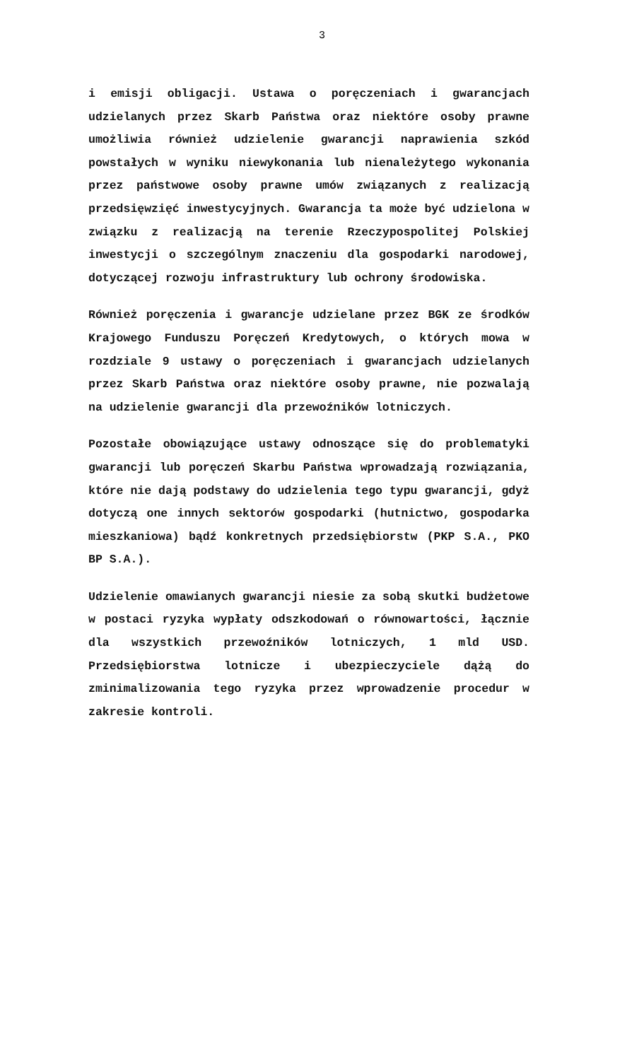3
i emisji obligacji. Ustawa o poręczeniach i gwarancjach udzielanych przez Skarb Państwa oraz niektóre osoby prawne umożliwia również udzielenie gwarancji naprawienia szkód powstałych w wyniku niewykonania lub nienależytego wykonania przez państwowe osoby prawne umów związanych z realizacją przedsięwzięć inwestycyjnych. Gwarancja ta może być udzielona w związku z realizacją na terenie Rzeczypospolitej Polskiej inwestycji o szczególnym znaczeniu dla gospodarki narodowej, dotyczącej rozwoju infrastruktury lub ochrony środowiska.
Również poręczenia i gwarancje udzielane przez BGK ze środków Krajowego Funduszu Poręczeń Kredytowych, o których mowa w rozdziale 9 ustawy o poręczeniach i gwarancjach udzielanych przez Skarb Państwa oraz niektóre osoby prawne, nie pozwalają na udzielenie gwarancji dla przewoźników lotniczych.
Pozostałe obowiązujące ustawy odnoszące się do problematyki gwarancji lub poręczeń Skarbu Państwa wprowadzają rozwiązania, które nie dają podstawy do udzielenia tego typu gwarancji, gdyż dotyczą one innych sektorów gospodarki (hutnictwo, gospodarka mieszkaniowa) bądź konkretnych przedsiębiorstw (PKP S.A., PKO BP S.A.).
Udzielenie omawianych gwarancji niesie za sobą skutki budżetowe w postaci ryzyka wypłaty odszkodowań o równowartości, łącznie dla wszystkich przewoźników lotniczych, 1 mld USD. Przedsiębiorstwa lotnicze i ubezpieczyciele dążą do zminimalizowania tego ryzyka przez wprowadzenie procedur w zakresie kontroli.